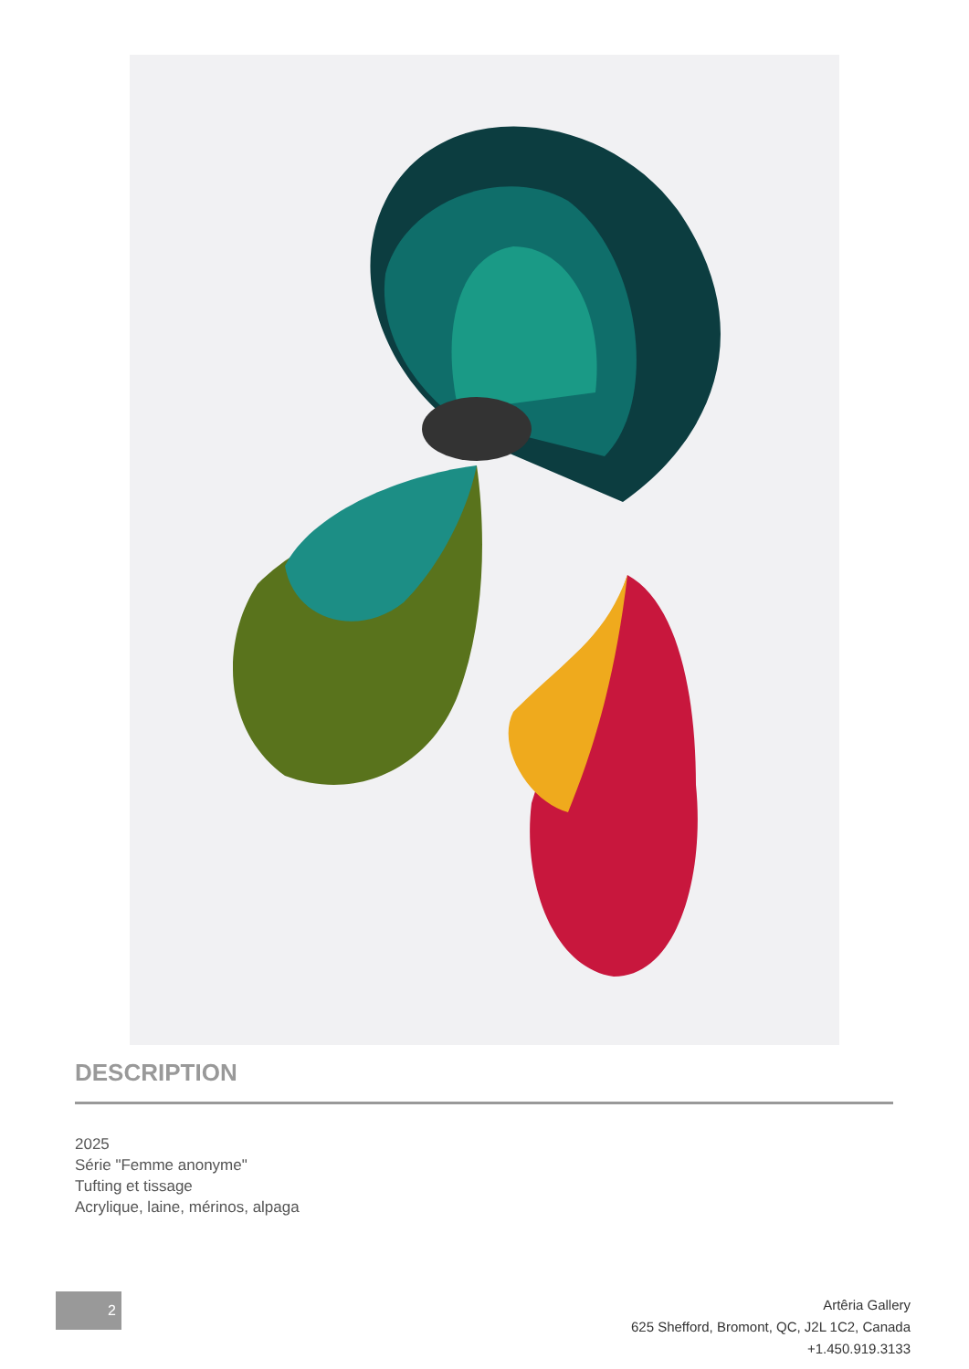DESCRIPTION
2025
Série "Femme anonyme"
Tufting et tissage
Acrylique, laine, mérinos, alpaga
2
Artêria Gallery
625 Shefford, Bromont, QC, J2L 1C2, Canada
+1.450.919.3133